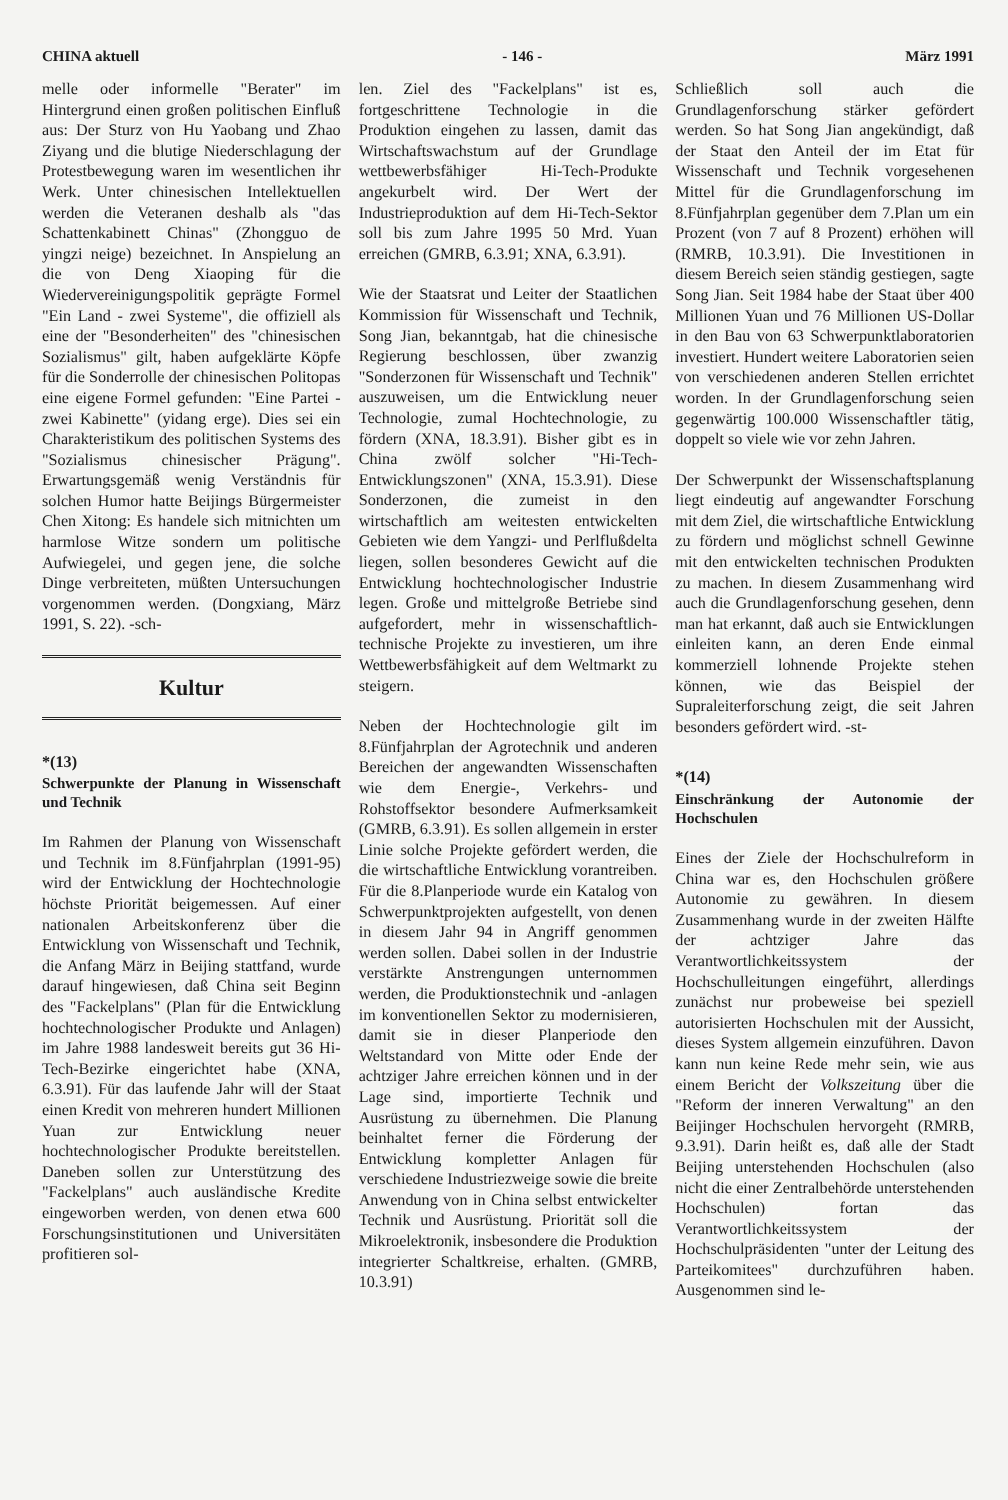CHINA aktuell - 146 - März 1991
melle oder informelle "Berater" im Hintergrund einen großen politischen Einfluß aus: Der Sturz von Hu Yaobang und Zhao Ziyang und die blutige Niederschlagung der Protestbewegung waren im wesentlichen ihr Werk. Unter chinesischen Intellektuellen werden die Veteranen deshalb als "das Schattenkabinett Chinas" (Zhongguo de yingzi neige) bezeichnet. In Anspielung an die von Deng Xiaoping für die Wiedervereinigungspolitik geprägte Formel "Ein Land - zwei Systeme", die offiziell als eine der "Besonderheiten" des "chinesischen Sozialismus" gilt, haben aufgeklärte Köpfe für die Sonderrolle der chinesischen Politopas eine eigene Formel gefunden: "Eine Partei - zwei Kabinette" (yidang erge). Dies sei ein Charakteristikum des politischen Systems des "Sozialismus chinesischer Prägung". Erwartungsgemäß wenig Verständnis für solchen Humor hatte Beijings Bürgermeister Chen Xitong: Es handele sich mitnichten um harmlose Witze sondern um politische Aufwiegelei, und gegen jene, die solche Dinge verbreiteten, müßten Untersuchungen vorgenommen werden. (Dongxiang, März 1991, S. 22). -sch-
Kultur
*(13)
Schwerpunkte der Planung in Wissenschaft und Technik
Im Rahmen der Planung von Wissenschaft und Technik im 8.Fünfjahrplan (1991-95) wird der Entwicklung der Hochtechnologie höchste Priorität beigemessen. Auf einer nationalen Arbeitskonferenz über die Entwicklung von Wissenschaft und Technik, die Anfang März in Beijing stattfand, wurde darauf hingewiesen, daß China seit Beginn des "Fackelplans" (Plan für die Entwicklung hochtechnologischer Produkte und Anlagen) im Jahre 1988 landesweit bereits gut 36 Hi-Tech-Bezirke eingerichtet habe (XNA, 6.3.91). Für das laufende Jahr will der Staat einen Kredit von mehreren hundert Millionen Yuan zur Entwicklung neuer hochtechnologischer Produkte bereitstellen. Daneben sollen zur Unterstützung des "Fackelplans" auch ausländische Kredite eingeworben werden, von denen etwa 600 Forschungsinstitutionen und Universitäten profitieren sol-
len. Ziel des "Fackelplans" ist es, fortgeschrittene Technologie in die Produktion eingehen zu lassen, damit das Wirtschaftswachstum auf der Grundlage wettbewerbsfähiger Hi-Tech-Produkte angekurbelt wird. Der Wert der Industrieproduktion auf dem Hi-Tech-Sektor soll bis zum Jahre 1995 50 Mrd. Yuan erreichen (GMRB, 6.3.91; XNA, 6.3.91).
Wie der Staatsrat und Leiter der Staatlichen Kommission für Wissenschaft und Technik, Song Jian, bekanntgab, hat die chinesische Regierung beschlossen, über zwanzig "Sonderzonen für Wissenschaft und Technik" auszuweisen, um die Entwicklung neuer Technologie, zumal Hochtechnologie, zu fördern (XNA, 18.3.91). Bisher gibt es in China zwölf solcher "Hi-Tech-Entwicklungszonen" (XNA, 15.3.91). Diese Sonderzonen, die zumeist in den wirtschaftlich am weitesten entwickelten Gebieten wie dem Yangzi- und Perlflußdelta liegen, sollen besonderes Gewicht auf die Entwicklung hochtechnologischer Industrie legen. Große und mittelgroße Betriebe sind aufgefordert, mehr in wissenschaftlich-technische Projekte zu investieren, um ihre Wettbewerbsfähigkeit auf dem Weltmarkt zu steigern.
Neben der Hochtechnologie gilt im 8.Fünfjahrplan der Agrotechnik und anderen Bereichen der angewandten Wissenschaften wie dem Energie-, Verkehrs- und Rohstoffsektor besondere Aufmerksamkeit (GMRB, 6.3.91). Es sollen allgemein in erster Linie solche Projekte gefördert werden, die die wirtschaftliche Entwicklung vorantreiben. Für die 8.Planperiode wurde ein Katalog von Schwerpunktprojekten aufgestellt, von denen in diesem Jahr 94 in Angriff genommen werden sollen. Dabei sollen in der Industrie verstärkte Anstrengungen unternommen werden, die Produktionstechnik und -anlagen im konventionellen Sektor zu modernisieren, damit sie in dieser Planperiode den Weltstandard von Mitte oder Ende der achtziger Jahre erreichen können und in der Lage sind, importierte Technik und Ausrüstung zu übernehmen. Die Planung beinhaltet ferner die Förderung der Entwicklung kompletter Anlagen für verschiedene Industriezweige sowie die breite Anwendung von in China selbst entwickelter Technik und Ausrüstung. Priorität soll die Mikroelektronik, insbesondere die Produktion integrierter Schaltkreise, erhalten. (GMRB, 10.3.91)
Schließlich soll auch die Grundlagenforschung stärker gefördert werden. So hat Song Jian angekündigt, daß der Staat den Anteil der im Etat für Wissenschaft und Technik vorgesehenen Mittel für die Grundlagenforschung im 8.Fünfjahrplan gegenüber dem 7.Plan um ein Prozent (von 7 auf 8 Prozent) erhöhen will (RMRB, 10.3.91). Die Investitionen in diesem Bereich seien ständig gestiegen, sagte Song Jian. Seit 1984 habe der Staat über 400 Millionen Yuan und 76 Millionen US-Dollar in den Bau von 63 Schwerpunktlaboratorien investiert. Hundert weitere Laboratorien seien von verschiedenen anderen Stellen errichtet worden. In der Grundlagenforschung seien gegenwärtig 100.000 Wissenschaftler tätig, doppelt so viele wie vor zehn Jahren.
Der Schwerpunkt der Wissenschaftsplanung liegt eindeutig auf angewandter Forschung mit dem Ziel, die wirtschaftliche Entwicklung zu fördern und möglichst schnell Gewinne mit den entwickelten technischen Produkten zu machen. In diesem Zusammenhang wird auch die Grundlagenforschung gesehen, denn man hat erkannt, daß auch sie Entwicklungen einleiten kann, an deren Ende einmal kommerziell lohnende Projekte stehen können, wie das Beispiel der Supraleiterforschung zeigt, die seit Jahren besonders gefördert wird. -st-
*(14)
Einschränkung der Autonomie der Hochschulen
Eines der Ziele der Hochschulreform in China war es, den Hochschulen größere Autonomie zu gewähren. In diesem Zusammenhang wurde in der zweiten Hälfte der achtziger Jahre das Verantwortlichkeitssystem der Hochschulleitungen eingeführt, allerdings zunächst nur probeweise bei speziell autorisierten Hochschulen mit der Aussicht, dieses System allgemein einzuführen. Davon kann nun keine Rede mehr sein, wie aus einem Bericht der Volkszeitung über die "Reform der inneren Verwaltung" an den Beijinger Hochschulen hervorgeht (RMRB, 9.3.91). Darin heißt es, daß alle der Stadt Beijing unterstehenden Hochschulen (also nicht die einer Zentralbehörde unterstehenden Hochschulen) fortan das Verantwortlichkeitssystem der Hochschulpräsidenten "unter der Leitung des Parteikomitees" durchzuführen haben. Ausgenommen sind le-